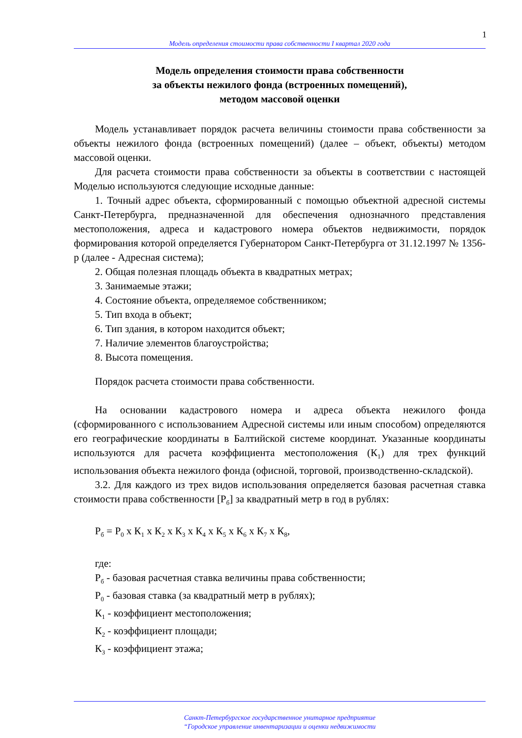1
Модель определения стоимости права собственности I квартал 2020 года
Модель определения стоимости права собственности
за объекты нежилого фонда (встроенных помещений),
методом массовой оценки
Модель устанавливает порядок расчета величины стоимости права собственности за объекты нежилого фонда (встроенных помещений) (далее – объект, объекты) методом массовой оценки.
Для расчета стоимости права собственности за объекты в соответствии с настоящей Моделью используются следующие исходные данные:
1. Точный адрес объекта, сформированный с помощью объектной адресной системы Санкт-Петербурга, предназначенной для обеспечения однозначного представления местоположения, адреса и кадастрового номера объектов недвижимости, порядок формирования которой определяется Губернатором Санкт-Петербурга от 31.12.1997 № 1356-р (далее - Адресная система);
2. Общая полезная площадь объекта в квадратных метрах;
3. Занимаемые этажи;
4. Состояние объекта, определяемое собственником;
5. Тип входа в объект;
6. Тип здания, в котором находится объект;
7. Наличие элементов благоустройства;
8. Высота помещения.
Порядок расчета стоимости права собственности.
На основании кадастрового номера и адреса объекта нежилого фонда (сформированного с использованием Адресной системы или иным способом) определяются его географические координаты в Балтийской системе координат. Указанные координаты используются для расчета коэффициента местоположения (К<sub>1</sub>) для трех функций использования объекта нежилого фонда (офисной, торговой, производственно-складской).
3.2. Для каждого из трех видов использования определяется базовая расчетная ставка стоимости права собственности [Р<sub>б</sub>] за квадратный метр в год в рублях:
Р<sub>б</sub> = Р<sub>0</sub> х К<sub>1</sub> х К<sub>2</sub> х К<sub>3</sub> х К<sub>4</sub> х К<sub>5</sub> х К<sub>6</sub> х К<sub>7</sub> х К<sub>8</sub>,
где:
Р<sub>б</sub> - базовая расчетная ставка величины права собственности;
Р<sub>0</sub> - базовая ставка (за квадратный метр в рублях);
К<sub>1</sub> - коэффициент местоположения;
К<sub>2</sub> - коэффициент площади;
К<sub>3</sub> - коэффициент этажа;
Санкт-Петербургское государственное унитарное предприятие
“Городское управление инвентаризации и оценки недвижимости